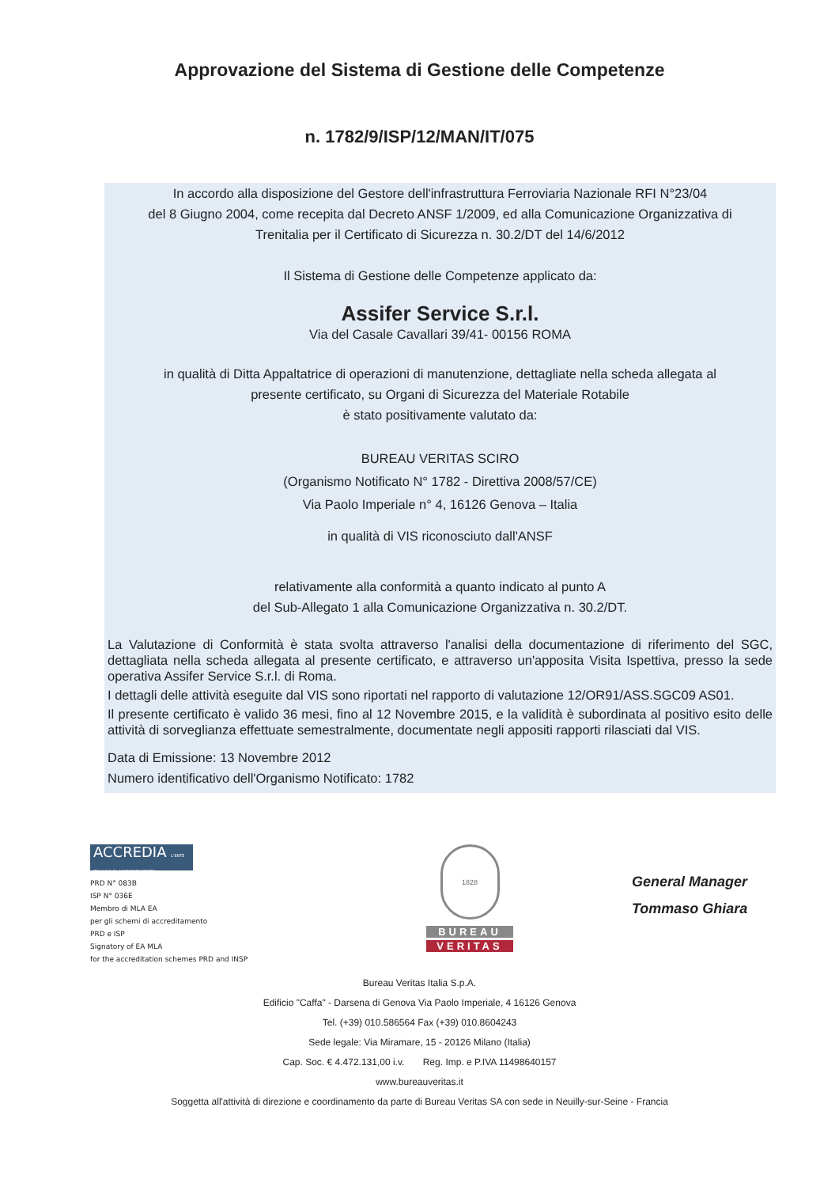Approvazione del Sistema di Gestione delle Competenze
n. 1782/9/ISP/12/MAN/IT/075
In accordo alla disposizione del Gestore dell'infrastruttura Ferroviaria Nazionale RFI N°23/04
del 8 Giugno 2004, come recepita dal Decreto ANSF 1/2009, ed alla Comunicazione Organizzativa di
Trenitalia per il Certificato di Sicurezza n. 30.2/DT del 14/6/2012
Il Sistema di Gestione delle Competenze applicato da:
Assifer Service S.r.l.
Via del Casale Cavallari 39/41- 00156 ROMA
in qualità di Ditta Appaltatrice di operazioni di manutenzione, dettagliate nella scheda allegata al
presente certificato, su Organi di Sicurezza del Materiale Rotabile
è stato positivamente valutato da:
BUREAU VERITAS SCIRO
(Organismo Notificato N° 1782 - Direttiva 2008/57/CE)
Via Paolo Imperiale n° 4, 16126 Genova – Italia
in qualità di VIS riconosciuto dall'ANSF
relativamente alla conformità a quanto indicato al punto A
del Sub-Allegato 1 alla Comunicazione Organizzativa n. 30.2/DT.
La Valutazione di Conformità è stata svolta attraverso l'analisi della documentazione di riferimento del SGC, dettagliata nella scheda allegata al presente certificato, e attraverso un'apposita Visita Ispettiva, presso la sede operativa Assifer Service S.r.l. di Roma.
I dettagli delle attività eseguite dal VIS sono riportati nel rapporto di valutazione 12/OR91/ASS.SGC09 AS01.
Il presente certificato è valido 36 mesi, fino al 12 Novembre 2015, e la validità è subordinata al positivo esito delle attività di sorveglianza effettuate semestralmente, documentate negli appositi rapporti rilasciati dal VIS.
Data di Emissione: 13 Novembre 2012
Numero identificativo dell'Organismo Notificato: 1782
ACCREDIA L'ENTE ITALIANO DI ACCREDITAMENTO
PRD N° 083B
ISP N° 036E
Membro di MLA EA
per gli schemi di accreditamento
PRD e ISP
Signatory of EA MLA
for the accreditation schemes PRD and INSP
1828
BUREAU
VERITAS
General Manager
Tommaso Ghiara
Bureau Veritas Italia S.p.A.
Edificio "Caffa" - Darsena di Genova Via Paolo Imperiale, 4 16126 Genova
Tel. (+39) 010.586564 Fax (+39) 010.8604243
Sede legale: Via Miramare, 15 - 20126 Milano (Italia)
Cap. Soc. € 4.472.131,00 i.v. Reg. Imp. e P.IVA 11498640157
www.bureauveritas.it
Soggetta all'attività di direzione e coordinamento da parte di Bureau Veritas SA con sede in Neuilly-sur-Seine - Francia